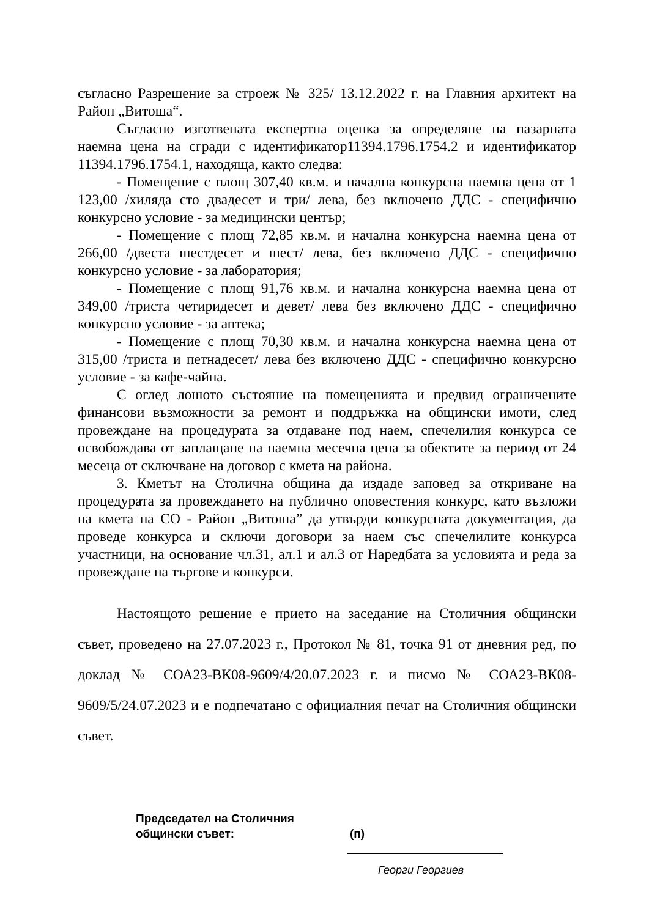съгласно Разрешение за строеж № 325/ 13.12.2022 г. на Главния архитект на Район „Витоша“.
Съгласно изготвената експертна оценка за определяне на пазарната наемна цена на сгради с идентификатор11394.1796.1754.2 и идентификатор 11394.1796.1754.1, находяща, както следва:
- Помещение с площ 307,40 кв.м. и начална конкурсна наемна цена от 1 123,00 /хиляда сто двадесет и три/ лева, без включено ДДС - специфично конкурсно условие - за медицински център;
- Помещение с площ 72,85 кв.м. и начална конкурсна наемна цена от 266,00 /двеста шестдесет и шест/ лева, без включено ДДС - специфично конкурсно условие - за лаборатория;
- Помещение с площ 91,76 кв.м. и начална конкурсна наемна цена от 349,00 /триста четиридесет и девет/ лева без включено ДДС - специфично конкурсно условие - за аптека;
- Помещение с площ 70,30 кв.м. и начална конкурсна наемна цена от 315,00 /триста и петнадесет/ лева без включено ДДС - специфично конкурсно условие - за кафе-чайна.
С оглед лошото състояние на помещенията и предвид ограничените финансови възможности за ремонт и поддръжка на общински имоти, след провеждане на процедурата за отдаване под наем, спечелилия конкурса се освобождава от заплащане на наемна месечна цена за обектите за период от 24 месеца от сключване на договор с кмета на района.
3. Кметът на Столична община да издаде заповед за откриване на процедурата за провеждането на публично оповестения конкурс, като възложи на кмета на СО - Район „Витоша” да утвърди конкурсната документация, да проведе конкурса и сключи договори за наем със спечелилите конкурса участници, на основание чл.31, ал.1 и ал.3 от Наредбата за условията и реда за провеждане на търгове и конкурси.
Настоящото решение е прието на заседание на Столичния общински съвет, проведено на 27.07.2023 г., Протокол № 81, точка 91 от дневния ред, по доклад № СОА23-ВК08-9609/4/20.07.2023 г. и писмо № СОА23-ВК08-9609/5/24.07.2023 и е подпечатано с официалния печат на Столичния общински съвет.
Председател на Столичния
общински съвет:
(п)
Георги Георгиев